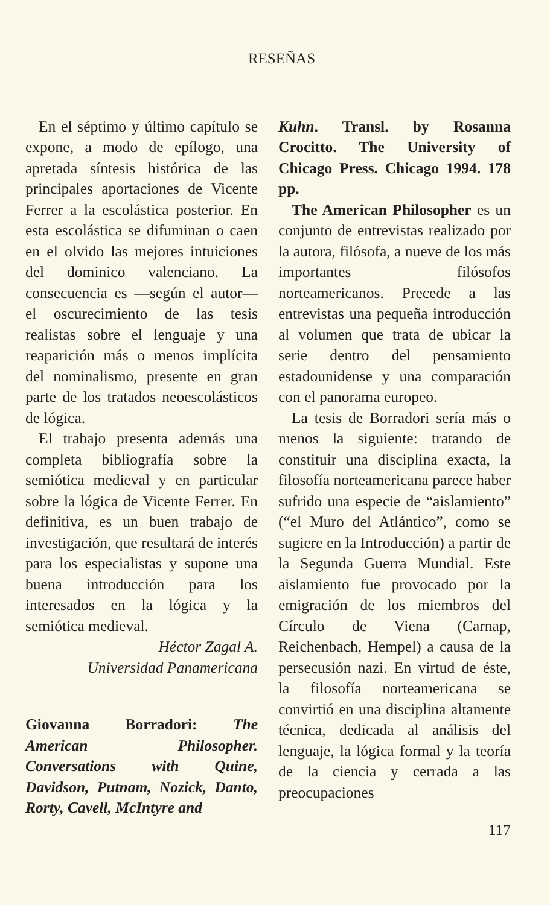RESEÑAS
En el séptimo y último capítulo se expone, a modo de epílogo, una apretada síntesis histórica de las principales aportaciones de Vicente Ferrer a la escolástica posterior. En esta escolástica se difuminan o caen en el olvido las mejores intuiciones del dominico valenciano. La consecuencia es —según el autor— el oscurecimiento de las tesis realistas sobre el lenguaje y una reaparición más o menos implícita del nominalismo, presente en gran parte de los tratados neoescolásticos de lógica.
El trabajo presenta además una completa bibliografía sobre la semiótica medieval y en particular sobre la lógica de Vicente Ferrer. En definitiva, es un buen trabajo de investigación, que resultará de interés para los especialistas y supone una buena introducción para los interesados en la lógica y la semiótica medieval.
Héctor Zagal A.
Universidad Panamericana
Giovanna Borradori: The American Philosopher. Conversations with Quine, Davidson, Putnam, Nozick, Danto, Rorty, Cavell, McIntyre and
Kuhn. Transl. by Rosanna Crocitto. The University of Chicago Press. Chicago 1994. 178 pp.
The American Philosopher es un conjunto de entrevistas realizado por la autora, filósofa, a nueve de los más importantes filósofos norteamericanos. Precede a las entrevistas una pequeña introducción al volumen que trata de ubicar la serie dentro del pensamiento estadounidense y una comparación con el panorama europeo.
La tesis de Borradori sería más o menos la siguiente: tratando de constituir una disciplina exacta, la filosofía norteamericana parece haber sufrido una especie de “aislamiento” (“el Muro del Atlántico”, como se sugiere en la Introducción) a partir de la Segunda Guerra Mundial. Este aislamiento fue provocado por la emigración de los miembros del Círculo de Viena (Carnap, Reichenbach, Hempel) a causa de la persecusión nazi. En virtud de éste, la filosofía norteamericana se convirtió en una disciplina altamente técnica, dedicada al análisis del lenguaje, la lógica formal y la teoría de la ciencia y cerrada a las preocupaciones
117